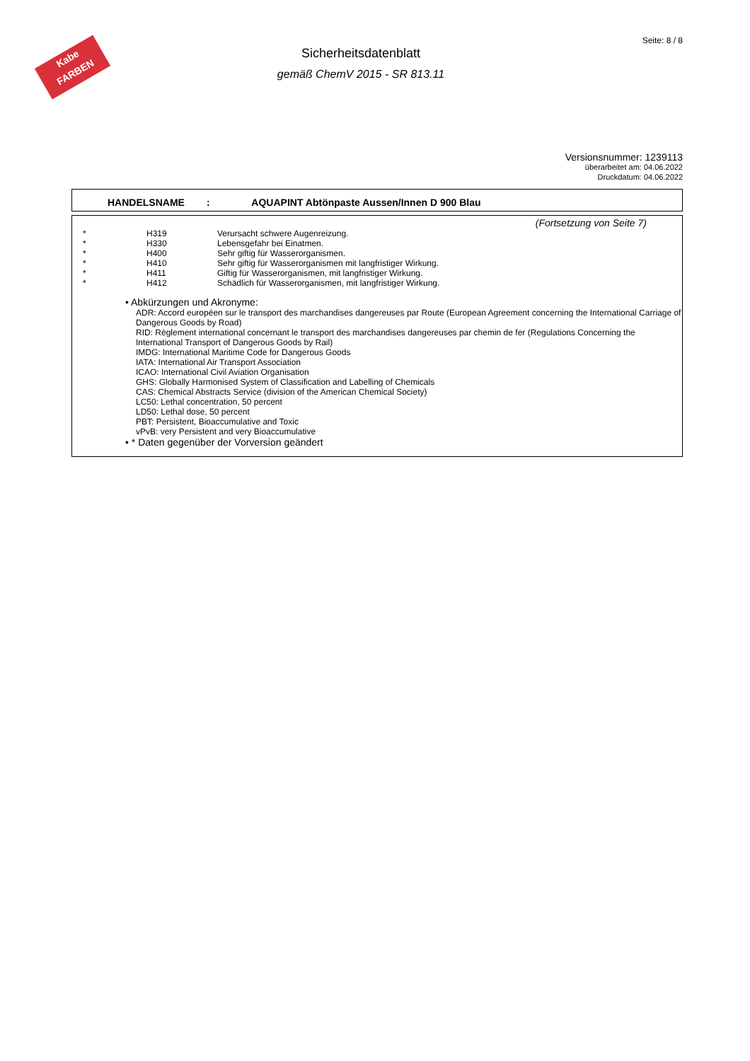Kabe
FARBEN
Sicherheitsdatenblatt
gemäß ChemV 2015 - SR 813.11
Seite: 8 / 8
Versionsnummer: 1239113
überarbeitet am: 04.06.2022
Druckdatum: 04.06.2022
HANDELSNAME: AQUAPINT Abtönpaste Aussen/Innen D 900 Blau
(Fortsetzung von Seite 7)
| * | H319 | Verursacht schwere Augenreizung. |
| * | H330 | Lebensgefahr bei Einatmen. |
| * | H400 | Sehr giftig für Wasserorganismen. |
| * | H410 | Sehr giftig für Wasserorganismen mit langfristiger Wirkung. |
| * | H411 | Giftig für Wasserorganismen, mit langfristiger Wirkung. |
| * | H412 | Schädlich für Wasserorganismen, mit langfristiger Wirkung. |
• Abkürzungen und Akronyme:
ADR: Accord européen sur le transport des marchandises dangereuses par Route (European Agreement concerning the International Carriage of Dangerous Goods by Road)
RID: Règlement international concernant le transport des marchandises dangereuses par chemin de fer (Regulations Concerning the International Transport of Dangerous Goods by Rail)
IMDG: International Maritime Code for Dangerous Goods
IATA: International Air Transport Association
ICAO: International Civil Aviation Organisation
GHS: Globally Harmonised System of Classification and Labelling of Chemicals
CAS: Chemical Abstracts Service (division of the American Chemical Society)
LC50: Lethal concentration, 50 percent
LD50: Lethal dose, 50 percent
PBT: Persistent, Bioaccumulative and Toxic
vPvB: very Persistent and very Bioaccumulative
• * Daten gegenüber der Vorversion geändert